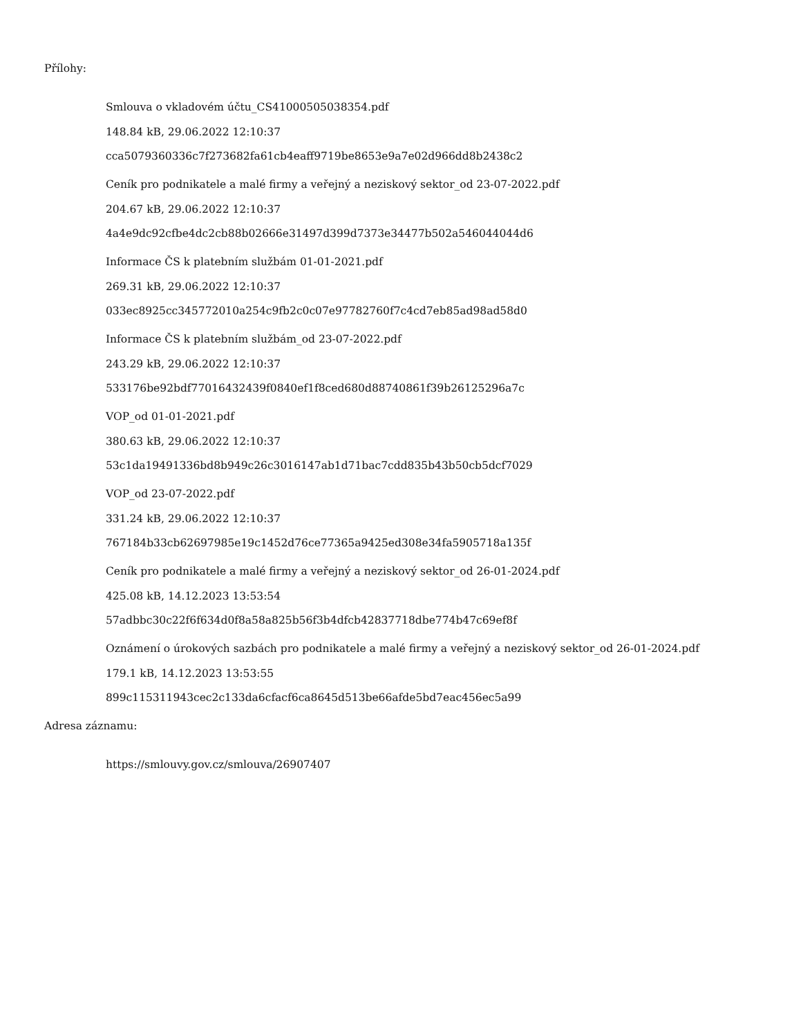Přílohy:
Smlouva o vkladovém účtu_CS41000505038354.pdf
148.84 kB, 29.06.2022 12:10:37
cca5079360336c7f273682fa61cb4eaff9719be8653e9a7e02d966dd8b2438c2
Ceník pro podnikatele a malé firmy a veřejný a neziskový sektor_od 23-07-2022.pdf
204.67 kB, 29.06.2022 12:10:37
4a4e9dc92cfbe4dc2cb88b02666e31497d399d7373e34477b502a546044044d6
Informace ČS k platebním službám 01-01-2021.pdf
269.31 kB, 29.06.2022 12:10:37
033ec8925cc345772010a254c9fb2c0c07e97782760f7c4cd7eb85ad98ad58d0
Informace ČS k platebním službám_od 23-07-2022.pdf
243.29 kB, 29.06.2022 12:10:37
533176be92bdf77016432439f0840ef1f8ced680d88740861f39b26125296a7c
VOP_od 01-01-2021.pdf
380.63 kB, 29.06.2022 12:10:37
53c1da19491336bd8b949c26c3016147ab1d71bac7cdd835b43b50cb5dcf7029
VOP_od 23-07-2022.pdf
331.24 kB, 29.06.2022 12:10:37
767184b33cb62697985e19c1452d76ce77365a9425ed308e34fa5905718a135f
Ceník pro podnikatele a malé firmy a veřejný a neziskový sektor_od 26-01-2024.pdf
425.08 kB, 14.12.2023 13:53:54
57adbbc30c22f6f634d0f8a58a825b56f3b4dfcb42837718dbe774b47c69ef8f
Oznámení o úrokových sazbách pro podnikatele a malé firmy a veřejný a neziskový sektor_od 26-01-2024.pdf
179.1 kB, 14.12.2023 13:53:55
899c115311943cec2c133da6cfacf6ca8645d513be66afde5bd7eac456ec5a99
Adresa záznamu:
https://smlouvy.gov.cz/smlouva/26907407